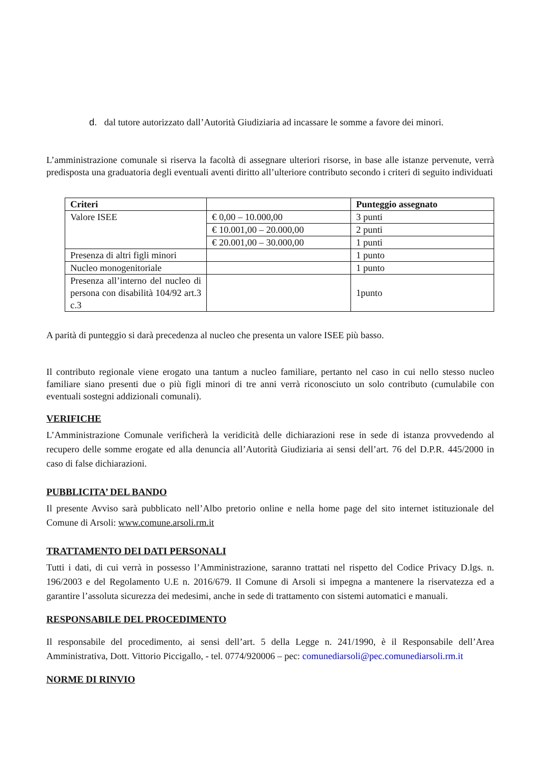d. dal tutore autorizzato dall’Autorità Giudiziaria ad incassare le somme a favore dei minori.
L’amministrazione comunale si riserva la facoltà di assegnare ulteriori risorse, in base alle istanze pervenute, verrà predisposta una graduatoria degli eventuali aventi diritto all’ulteriore contributo secondo i criteri di seguito individuati
| Criteri | | Punteggio assegnato |
| --- | --- | --- |
| Valore ISEE | € 0,00 – 10.000,00 | 3 punti |
| | € 10.001,00 – 20.000,00 | 2 punti |
| | € 20.001,00 – 30.000,00 | 1 punti |
| Presenza di altri figli minori | | 1 punto |
| Nucleo monogenitoriale | | 1 punto |
| Presenza all’interno del nucleo di persona con disabilità 104/92 art.3 c.3 | | 1punto |
A parità di punteggio si darà precedenza al nucleo che presenta un valore ISEE più basso.
Il contributo regionale viene erogato una tantum a nucleo familiare, pertanto nel caso in cui nello stesso nucleo familiare siano presenti due o più figli minori di tre anni verrà riconosciuto un solo contributo (cumulabile con eventuali sostegni addizionali comunali).
VERIFICHE
L’Amministrazione Comunale verificherà la veridicità delle dichiarazioni rese in sede di istanza provvedendo al recupero delle somme erogate ed alla denuncia all’Autorità Giudiziaria ai sensi dell’art. 76 del D.P.R. 445/2000 in caso di false dichiarazioni.
PUBBLICITA’ DEL BANDO
Il presente Avviso sarà pubblicato nell’Albo pretorio online e nella home page del sito internet istituzionale del Comune di Arsoli: www.comune.arsoli.rm.it
TRATTAMENTO DEI DATI PERSONALI
Tutti i dati, di cui verrà in possesso l’Amministrazione, saranno trattati nel rispetto del Codice Privacy D.lgs. n. 196/2003 e del Regolamento U.E n. 2016/679. Il Comune di Arsoli si impegna a mantenere la riservatezza ed a garantire l’assoluta sicurezza dei medesimi, anche in sede di trattamento con sistemi automatici e manuali.
RESPONSABILE DEL PROCEDIMENTO
Il responsabile del procedimento, ai sensi dell’art. 5 della Legge n. 241/1990, è il Responsabile dell’Area Amministrativa, Dott. Vittorio Piccigallo, - tel. 0774/920006 – pec: comunediarsoli@pec.comunediarsoli.rm.it
NORME DI RINVIO